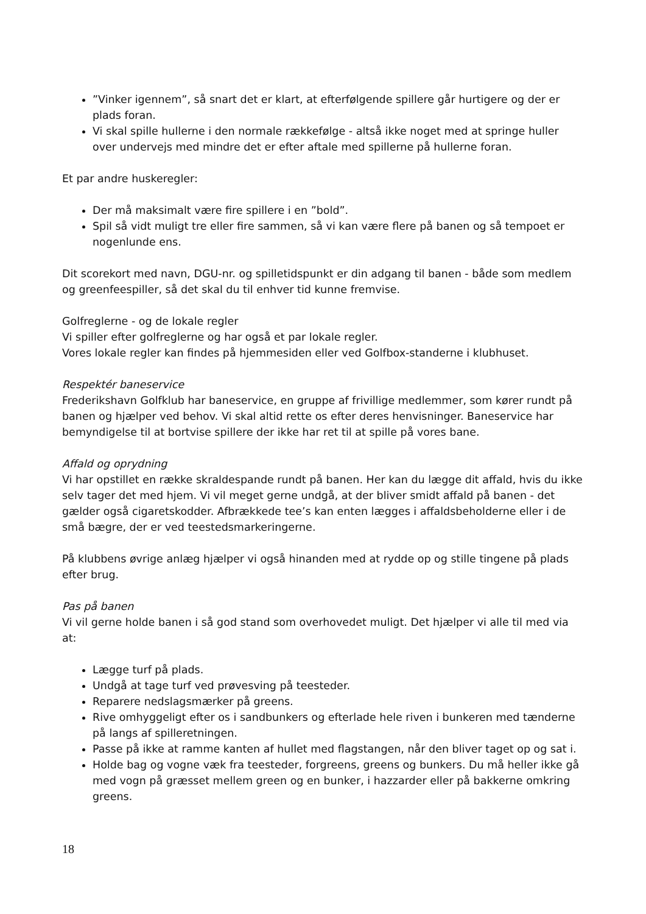”Vinker igennem”, så snart det er klart, at efterfølgende spillere går hurtigere og der er plads foran.
Vi skal spille hullerne i den normale rækkefølge - altså ikke noget med at springe huller over undervejs med mindre det er efter aftale med spillerne på hullerne foran.
Et par andre huskeregler:
Der må maksimalt være fire spillere i en ”bold”.
Spil så vidt muligt tre eller fire sammen, så vi kan være flere på banen og så tempoet er nogenlunde ens.
Dit scorekort med navn, DGU-nr. og spilletidspunkt er din adgang til banen - både som medlem og greenfeespiller, så det skal du til enhver tid kunne fremvise.
Golfreglerne - og de lokale regler
Vi spiller efter golfreglerne og har også et par lokale regler.
Vores lokale regler kan findes på hjemmesiden eller ved Golfbox-standerne i klubhuset.
Respektér baneservice
Frederikshavn Golfklub har baneservice, en gruppe af frivillige medlemmer, som kører rundt på banen og hjælper ved behov. Vi skal altid rette os efter deres henvisninger. Baneservice har bemyndigelse til at bortvise spillere der ikke har ret til at spille på vores bane.
Affald og oprydning
Vi har opstillet en række skraldespande rundt på banen. Her kan du lægge dit affald, hvis du ikke selv tager det med hjem. Vi vil meget gerne undgå, at der bliver smidt affald på banen - det gælder også cigaretskodder. Afbrækkede tee’s kan enten lægges i affaldsbeholderne eller i de små bægre, der er ved teestedsmarkeringerne.
På klubbens øvrige anlæg hjælper vi også hinanden med at rydde op og stille tingene på plads efter brug.
Pas på banen
Vi vil gerne holde banen i så god stand som overhovedet muligt. Det hjælper vi alle til med via at:
Lægge turf på plads.
Undgå at tage turf ved prøvesving på teesteder.
Reparere nedslagsmærker på greens.
Rive omhyggeligt efter os i sandbunkers og efterlade hele riven i bunkeren med tænderne på langs af spilleretningen.
Passe på ikke at ramme kanten af hullet med flagstangen, når den bliver taget op og sat i.
Holde bag og vogne væk fra teesteder, forgreens, greens og bunkers. Du må heller ikke gå med vogn på græsset mellem green og en bunker, i hazzarder eller på bakkerne omkring greens.
18